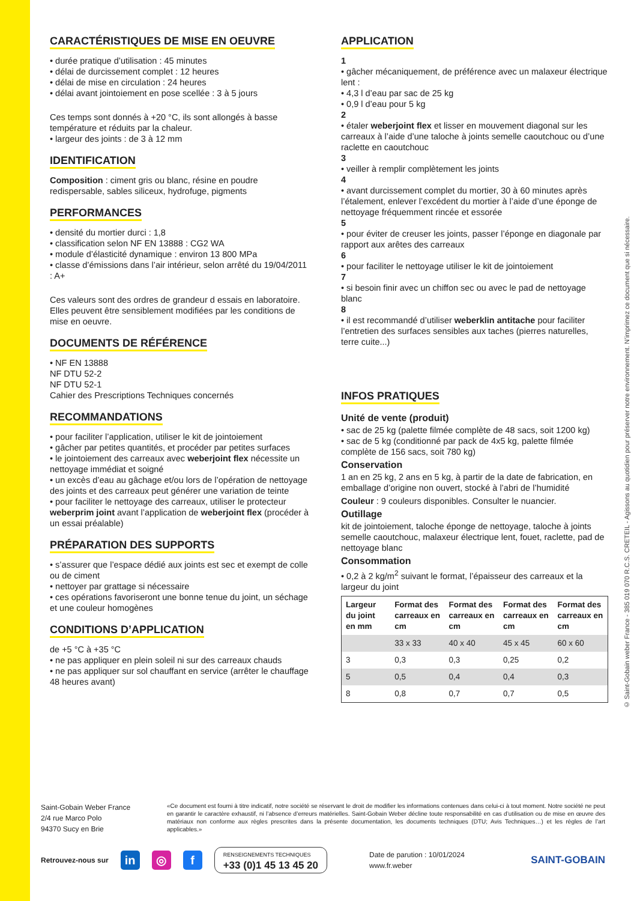CARACTÉRISTIQUES DE MISE EN OEUVRE
• durée pratique d’utilisation : 45 minutes
• délai de durcissement complet : 12 heures
• délai de mise en circulation : 24 heures
• délai avant jointoiement en pose scellée : 3 à 5 jours
Ces temps sont donnés à +20 °C, ils sont allongés à basse température et réduits par la chaleur.
• largeur des joints : de 3 à 12 mm
IDENTIFICATION
Composition : ciment gris ou blanc, résine en poudre redispersable, sables siliceux, hydrofuge, pigments
PERFORMANCES
• densité du mortier durci : 1,8
• classification selon NF EN 13888 : CG2 WA
• module d’élasticité dynamique : environ 13 800 MPa
• classe d’émissions dans l’air intérieur, selon arrêté du 19/04/2011 : A+
Ces valeurs sont des ordres de grandeur d essais en laboratoire. Elles peuvent être sensiblement modifiées par les conditions de mise en oeuvre.
DOCUMENTS DE RÉFÉRENCE
• NF EN 13888
NF DTU 52-2
NF DTU 52-1
Cahier des Prescriptions Techniques concernés
RECOMMANDATIONS
• pour faciliter l’application, utiliser le kit de jointoiement
• gâcher par petites quantités, et procéder par petites surfaces
• le jointoiement des carreaux avec weberjoint flex nécessite un nettoyage immédiat et soigné
• un excès d’eau au gâchage et/ou lors de l’opération de nettoyage des joints et des carreaux peut générer une variation de teinte
• pour faciliter le nettoyage des carreaux, utiliser le protecteur weberprim joint avant l’application de weberjoint flex (procéder à un essai préalable)
PRÉPARATION DES SUPPORTS
• s’assurer que l’espace dédié aux joints est sec et exempt de colle ou de ciment
• nettoyer par grattage si nécessaire
• ces opérations favoriseront une bonne tenue du joint, un séchage et une couleur homogènes
CONDITIONS D’APPLICATION
de +5 °C à +35 °C
• ne pas appliquer en plein soleil ni sur des carreaux chauds
• ne pas appliquer sur sol chauffant en service (arrêter le chauffage 48 heures avant)
APPLICATION
1
• gâcher mécaniquement, de préférence avec un malaxeur électrique lent :
• 4,3 l d’eau par sac de 25 kg
• 0,9 l d’eau pour 5 kg
2
• étaler weberjoint flex et lisser en mouvement diagonal sur les carreaux à l’aide d’une taloche à joints semelle caoutchouc ou d’une raclette en caoutchouc
3
• veiller à remplir complètement les joints
4
• avant durcissement complet du mortier, 30 à 60 minutes après l’étalement, enlever l’excédent du mortier à l’aide d’une éponge de nettoyage fréquemment rincée et essorée
5
• pour éviter de creuser les joints, passer l’éponge en diagonale par rapport aux arêtes des carreaux
6
• pour faciliter le nettoyage utiliser le kit de jointoiement
7
• si besoin finir avec un chiffon sec ou avec le pad de nettoyage blanc
8
• il est recommandé d’utiliser weberklin antitache pour faciliter l’entretien des surfaces sensibles aux taches (pierres naturelles, terre cuite...)
INFOS PRATIQUES
Unité de vente (produit)
• sac de 25 kg (palette filmée complète de 48 sacs, soit 1200 kg)
• sac de 5 kg (conditionné par pack de 4x5 kg, palette filmée complète de 156 sacs, soit 780 kg)
Conservation
1 an en 25 kg, 2 ans en 5 kg, à partir de la date de fabrication, en emballage d’origine non ouvert, stocké à l’abri de l’humidité
Couleur : 9 couleurs disponibles. Consulter le nuancier.
Outillage
kit de jointoiement, taloche éponge de nettoyage, taloche à joints semelle caoutchouc, malaxeur électrique lent, fouet, raclette, pad de nettoyage blanc
Consommation
• 0,2 à 2 kg/m<sup>2</sup> suivant le format, l’épaisseur des carreaux et la largeur du joint
| Largeur du joint en mm | Format des carreaux en cm | Format des carreaux en cm | Format des carreaux en cm | Format des carreaux en cm |
| --- | --- | --- | --- | --- |
| | 33 x 33 | 40 x 40 | 45 x 45 | 60 x 60 |
| 3 | 0,3 | 0,3 | 0,25 | 0,2 |
| 5 | 0,5 | 0,4 | 0,4 | 0,3 |
| 8 | 0,8 | 0,7 | 0,7 | 0,5 |
© Saint-Gobain weber France - 385 019 070 R.C.S. CRETEIL - Agissons au quotidien pour préserver notre environnement. N’imprimez ce document que si nécessaire.
Saint-Gobain Weber France
2/4 rue Marco Polo
94370 Sucy en Brie
«Ce document est fourni à titre indicatif, notre société se réservant le droit de modifier les informations contenues dans celui-ci à tout moment. Notre société ne peut en garantir le caractère exhaustif, ni l’absence d’erreurs matérielles. Saint-Gobain Weber décline toute responsabilité en cas d’utilisation ou de mise en œuvre des matériaux non conforme aux règles prescrites dans la présente documentation, les documents techniques (DTU; Avis Techniques…) et les règles de l’art applicables.»
Retrouvez-nous sur in ◎ f
RENSEIGNEMENTS TECHNIQUES
+33 (0)1 45 13 45 20
Date de parution : 10/01/2024
www.fr.weber
SAINT-GOBAIN